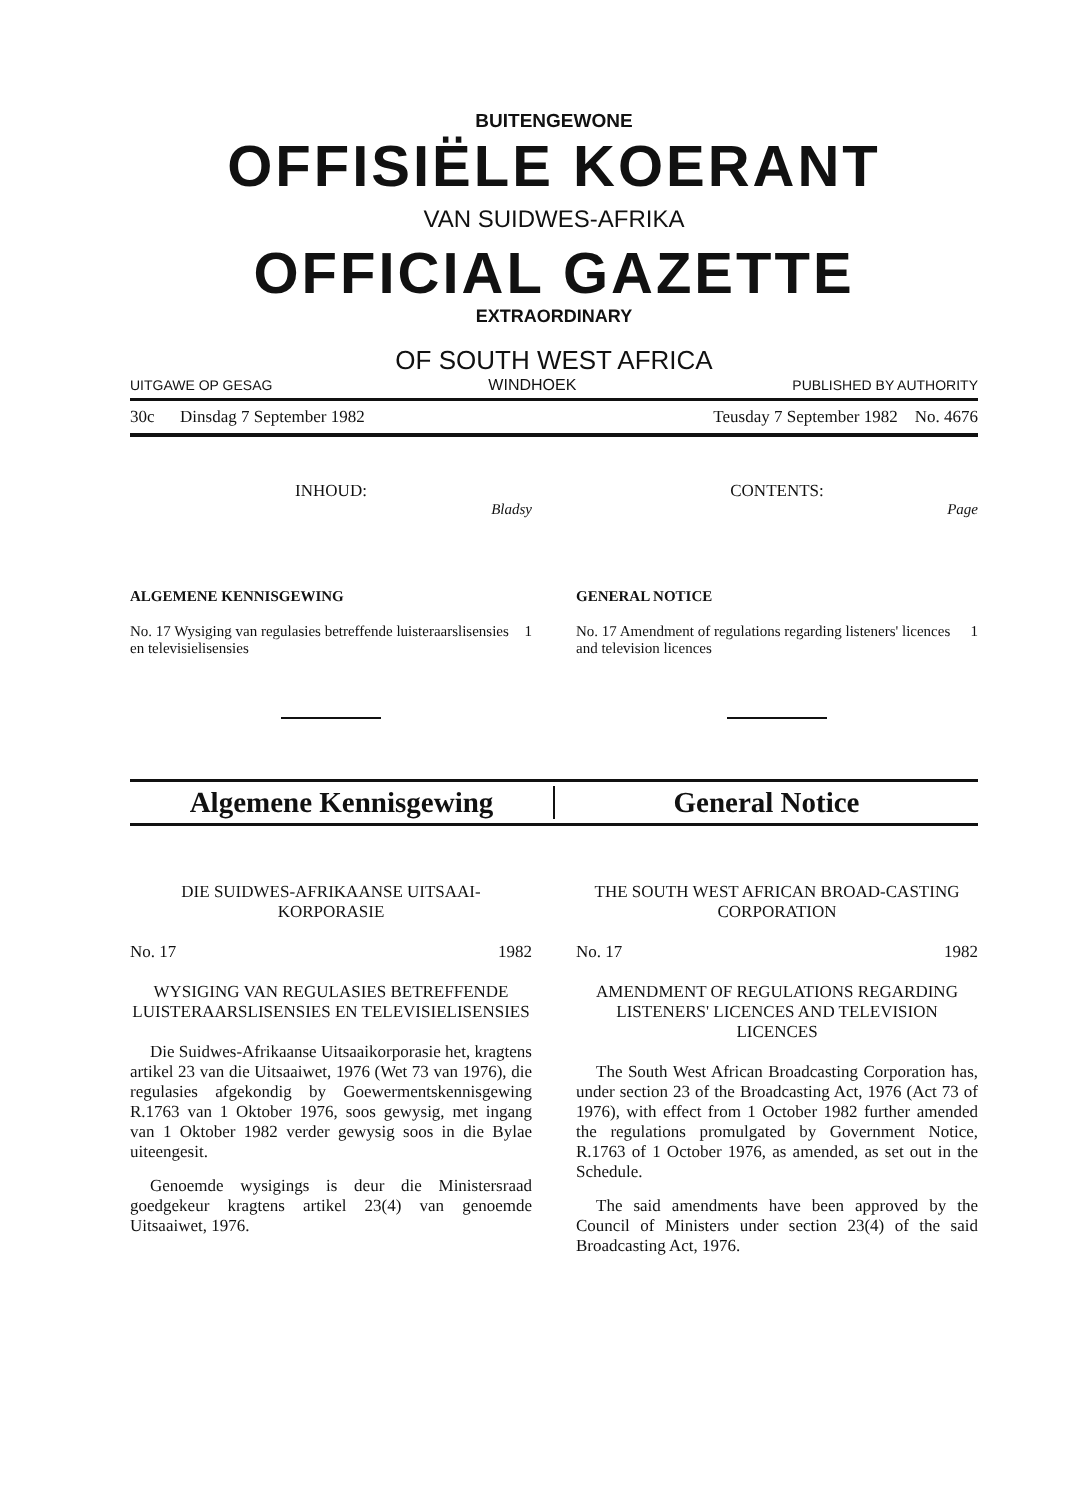BUITENGEWONE
OFFISIËLE KOERANT
VAN SUIDWES-AFRIKA
OFFICIAL GAZETTE
EXTRAORDINARY
OF SOUTH WEST AFRICA
UITGAWE OP GESAG WINDHOEK PUBLISHED BY AUTHORITY
30c Dinsdag 7 September 1982 Teusday 7 September 1982 No. 4676
INHOUD:
Bladsy
ALGEMENE KENNISGEWING
No. 17 Wysiging van regulasies betreffende luisteraarslisensies en televisielisensies 1
CONTENTS:
Page
GENERAL NOTICE
No. 17 Amendment of regulations regarding listeners' licences and television licences 1
Algemene Kennisgewing General Notice
DIE SUIDWES-AFRIKAANSE UITSAAI-KORPORASIE
No. 17 1982
WYSIGING VAN REGULASIES BETREFFENDE LUISTERAARSLISENSIES EN TELEVISIELISENSIES
Die Suidwes-Afrikaanse Uitsaaikorporasie het, kragtens artikel 23 van die Uitsaaiwet, 1976 (Wet 73 van 1976), die regulasies afgekondig by Goewermentskennisgewing R.1763 van 1 Oktober 1976, soos gewysig, met ingang van 1 Oktober 1982 verder gewysig soos in die Bylae uiteengesit.
Genoemde wysigings is deur die Ministersraad goedgekeur kragtens artikel 23(4) van genoemde Uitsaaiwet, 1976.
THE SOUTH WEST AFRICAN BROAD-CASTING CORPORATION
No. 17 1982
AMENDMENT OF REGULATIONS REGARDING LISTENERS' LICENCES AND TELEVISION LICENCES
The South West African Broadcasting Corporation has, under section 23 of the Broadcasting Act, 1976 (Act 73 of 1976), with effect from 1 October 1982 further amended the regulations promulgated by Government Notice, R.1763 of 1 October 1976, as amended, as set out in the Schedule.
The said amendments have been approved by the Council of Ministers under section 23(4) of the said Broadcasting Act, 1976.